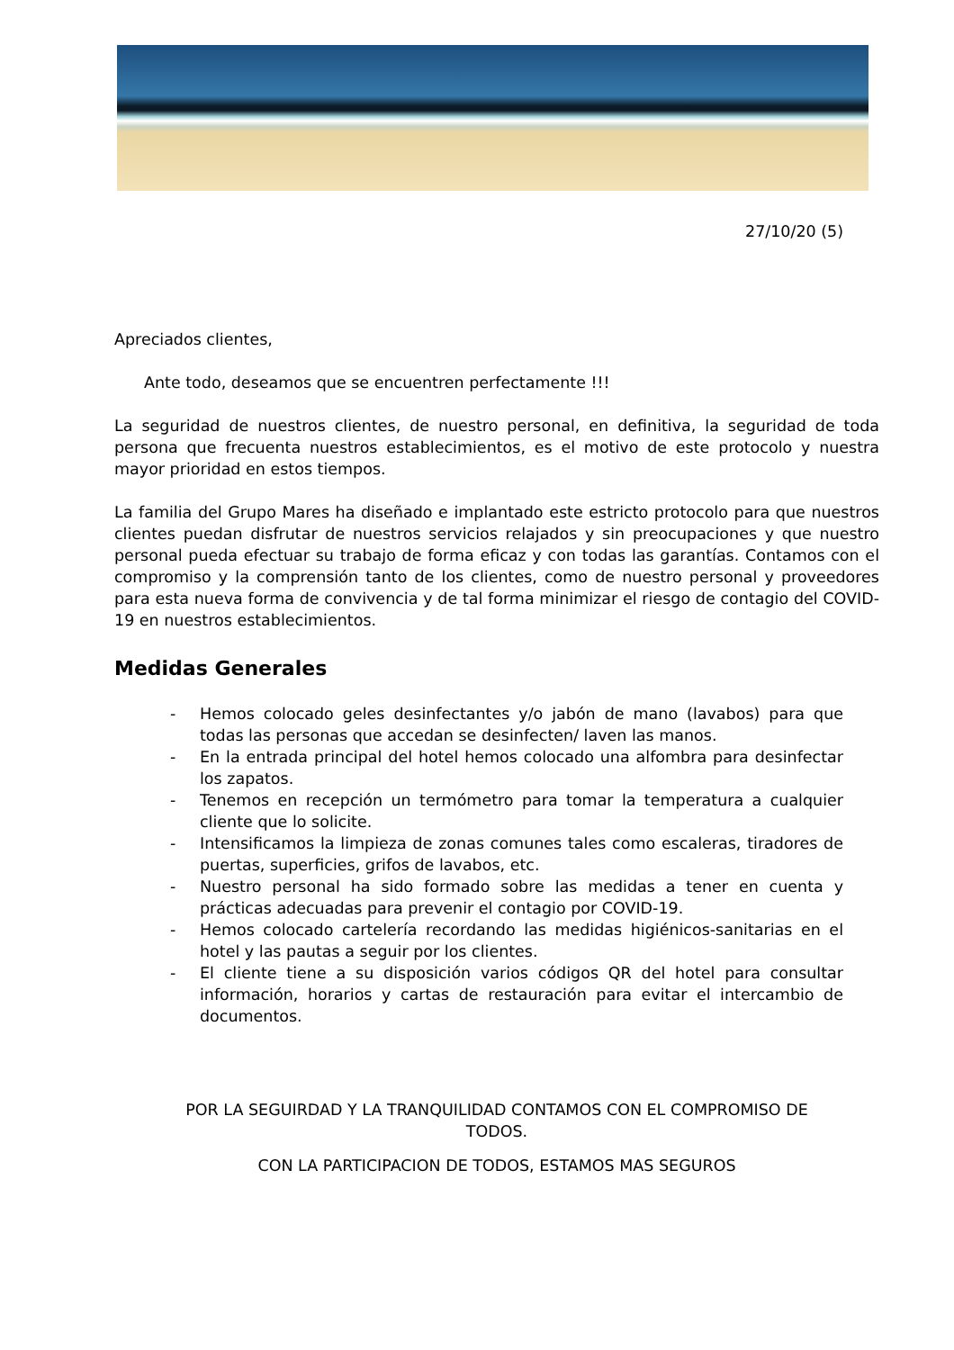27/10/20 (5)
Apreciados clientes,
Ante todo, deseamos que se encuentren perfectamente !!!
La seguridad de nuestros clientes, de nuestro personal, en definitiva, la seguridad de toda persona que frecuenta nuestros establecimientos, es el motivo de este protocolo y nuestra mayor prioridad en estos tiempos.
La familia del Grupo Mares ha diseñado e implantado este estricto protocolo para que nuestros clientes puedan disfrutar de nuestros servicios relajados y sin preocupaciones y que nuestro personal pueda efectuar su trabajo de forma eficaz y con todas las garantías. Contamos con el compromiso y la comprensión tanto de los clientes, como de nuestro personal y proveedores para esta nueva forma de convivencia y de tal forma minimizar el riesgo de contagio del COVID-19 en nuestros establecimientos.
Medidas Generales
- Hemos colocado geles desinfectantes y/o jabón de mano (lavabos) para que todas las personas que accedan se desinfecten/ laven las manos.
- En la entrada principal del hotel hemos colocado una alfombra para desinfectar los zapatos.
- Tenemos en recepción un termómetro para tomar la temperatura a cualquier cliente que lo solicite.
- Intensificamos la limpieza de zonas comunes tales como escaleras, tiradores de puertas, superficies, grifos de lavabos, etc.
- Nuestro personal ha sido formado sobre las medidas a tener en cuenta y prácticas adecuadas para prevenir el contagio por COVID-19.
- Hemos colocado cartelería recordando las medidas higiénicos-sanitarias en el hotel y las pautas a seguir por los clientes.
- El cliente tiene a su disposición varios códigos QR del hotel para consultar información, horarios y cartas de restauración para evitar el intercambio de documentos.
POR LA SEGUIRDAD Y LA TRANQUILIDAD CONTAMOS CON EL COMPROMISO DE TODOS.
CON LA PARTICIPACION DE TODOS, ESTAMOS MAS SEGUROS